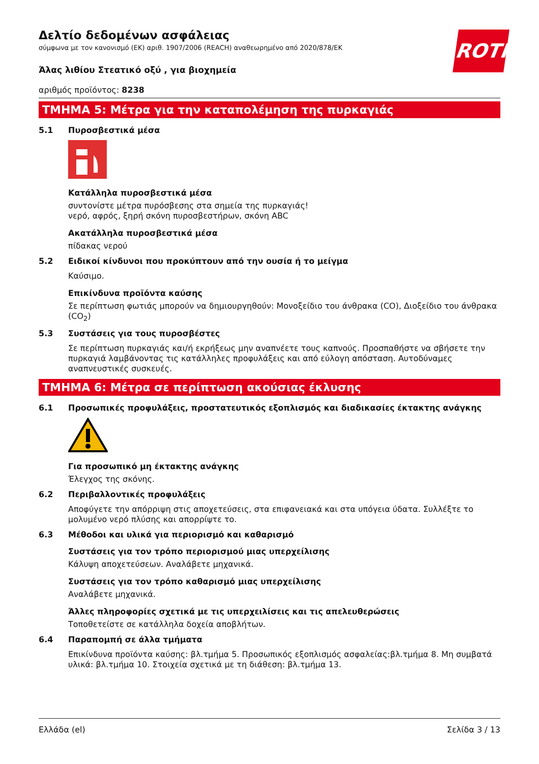ROTH
Δελτίο δεδομένων ασφάλειας
σύμφωνα με τον κανονισμό (ΕΚ) αριθ. 1907/2006 (REACH) αναθεωρημένο από 2020/878/ΕΚ
Άλας λιθίου Στεατικό οξύ , για βιοχημεία
αριθμός προϊόντος: 8238
ΤΜΗΜΑ 5: Μέτρα για την καταπολέμηση της πυρκαγιάς
5.1 Πυροσβεστικά μέσα
Κατάλληλα πυροσβεστικά μέσα
συντονίστε μέτρα πυρόσβεσης στα σημεία της πυρκαγιάς!
νερό, αφρός, ξηρή σκόνη πυροσβεστήρων, σκόνη ABC
Ακατάλληλα πυροσβεστικά μέσα
πίδακας νερού
5.2 Ειδικοί κίνδυνοι που προκύπτουν από την ουσία ή το μείγμα
Καύσιμο.
Επικίνδυνα προϊόντα καύσης
Σε περίπτωση φωτιάς μπορούν να δημιουργηθούν: Μονοξείδιο του άνθρακα (CO), Διοξείδιο του άνθρακα (CO<sub>2</sub>)
5.3 Συστάσεις για τους πυροσβέστες
Σε περίπτωση πυρκαγιάς και/ή εκρήξεως μην αναπνέετε τους καπνούς. Προσπαθήστε να σβήσετε την πυρκαγιά λαμβάνοντας τις κατάλληλες προφυλάξεις και από εύλογη απόσταση. Αυτοδύναμες αναπνευστικές συσκευές.
ΤΜΗΜΑ 6: Μέτρα σε περίπτωση ακούσιας έκλυσης
6.1 Προσωπικές προφυλάξεις, προστατευτικός εξοπλισμός και διαδικασίες έκτακτης ανάγκης
Για προσωπικό μη έκτακτης ανάγκης
Έλεγχος της σκόνης.
6.2 Περιβαλλοντικές προφυλάξεις
Αποφύγετε την απόρριψη στις αποχετεύσεις, στα επιφανειακά και στα υπόγεια ύδατα. Συλλέξτε το μολυμένο νερό πλύσης και απορρίψτε το.
6.3 Μέθοδοι και υλικά για περιορισμό και καθαρισμό
Συστάσεις για τον τρόπο περιορισμού μιας υπερχείλισης
Κάλυψη αποχετεύσεων. Αναλάβετε μηχανικά.
Συστάσεις για τον τρόπο καθαρισμό μιας υπερχείλισης
Αναλάβετε μηχανικά.
Άλλες πληροφορίες σχετικά με τις υπερχειλίσεις και τις απελευθερώσεις
Τοποθετείστε σε κατάλληλα δοχεία αποβλήτων.
6.4 Παραπομπή σε άλλα τμήματα
Επικίνδυνα προϊόντα καύσης: βλ.τμήμα 5. Προσωπικός εξοπλισμός ασφαλείας:βλ.τμήμα 8. Μη συμβατά υλικά: βλ.τμήμα 10. Στοιχεία σχετικά με τη διάθεση: βλ.τμήμα 13.
Ελλάδα (el) Σελίδα 3 / 13